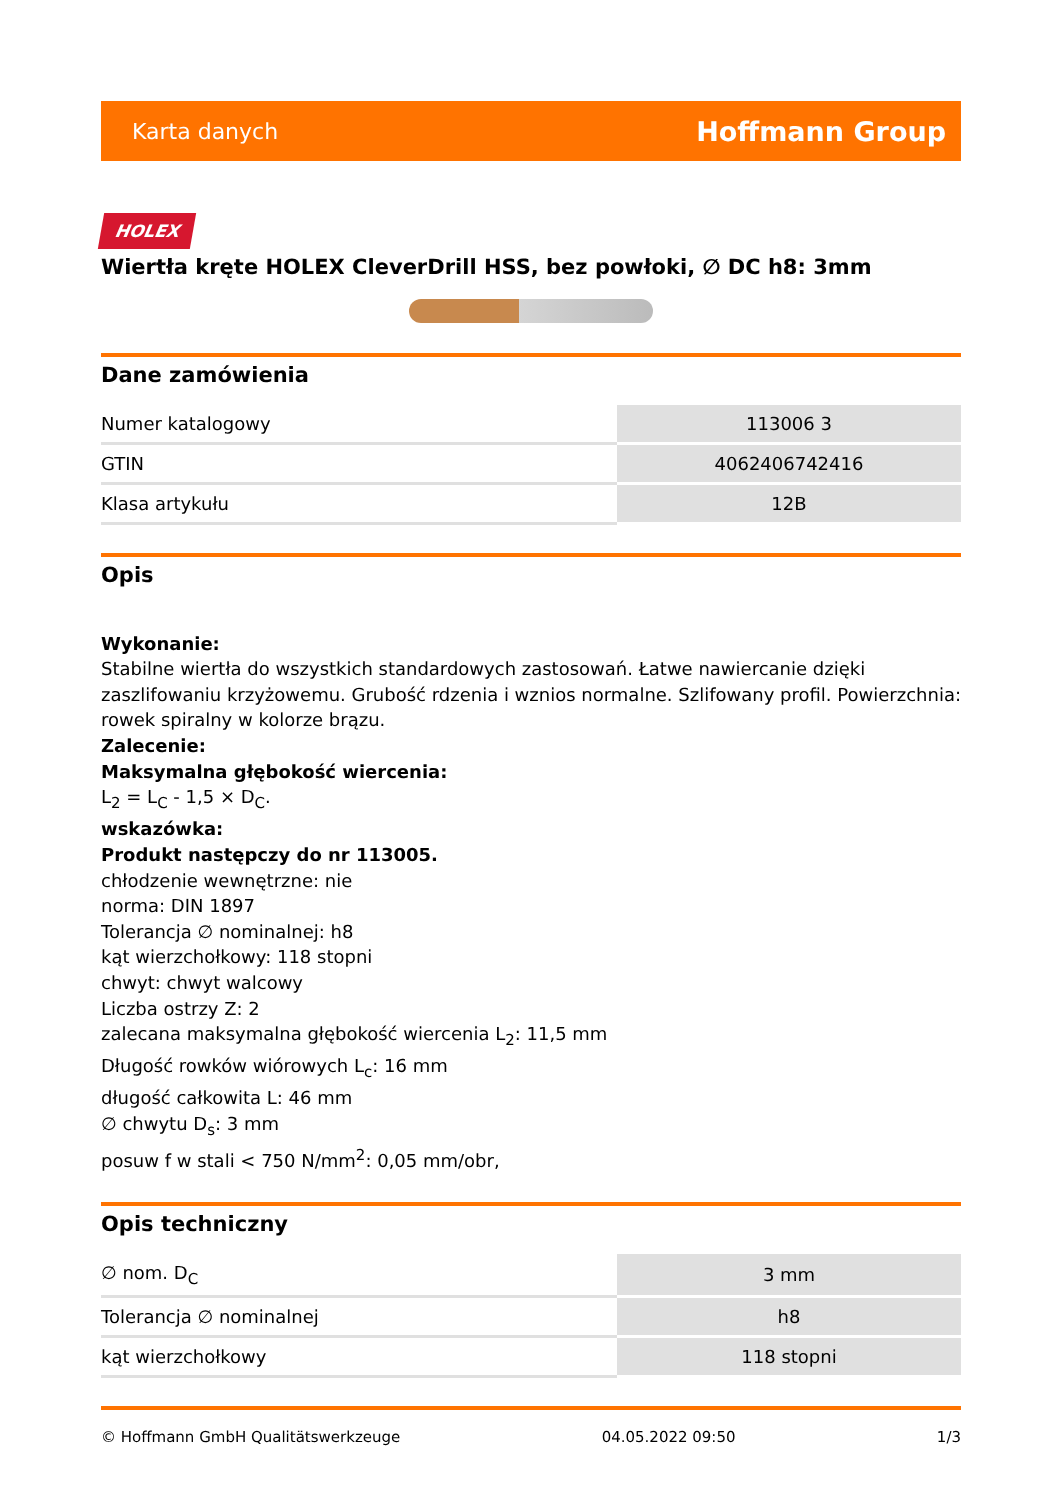Karta danych Hoffmann Group
HOLEX
Wiertła kręte HOLEX CleverDrill HSS, bez powłoki, ∅ DC h8: 3mm
Dane zamówienia
| Numer katalogowy | 113006 3 |
| GTIN | 4062406742416 |
| Klasa artykułu | 12B |
Opis
Wykonanie:
Stabilne wiertła do wszystkich standardowych zastosowań. Łatwe nawiercanie dzięki zaszlifowaniu krzyżowemu. Grubość rdzenia i wznios normalne. Szlifowany profil. Powierzchnia: rowek spiralny w kolorze brązu.
Zalecenie:
Maksymalna głębokość wiercenia:
L<sub>2</sub> = L<sub>C</sub> - 1,5 × D<sub>C</sub>.
wskazówka:
Produkt następczy do nr 113005.
chłodzenie wewnętrzne: nie
norma: DIN 1897
Tolerancja ∅ nominalnej: h8
kąt wierzchołkowy: 118 stopni
chwyt: chwyt walcowy
Liczba ostrzy Z: 2
zalecana maksymalna głębokość wiercenia L<sub>2</sub>: 11,5 mm
Długość rowków wiórowych L<sub>c</sub>: 16 mm
długość całkowita L: 46 mm
∅ chwytu D<sub>s</sub>: 3 mm
posuw f w stali < 750 N/mm<sup>2</sup>: 0,05 mm/obr,
Opis techniczny
| ∅ nom. D<sub>C</sub> | 3 mm |
| Tolerancja ∅ nominalnej | h8 |
| kąt wierzchołkowy | 118 stopni |
© Hoffmann GmbH Qualitätswerkzeuge 04.05.2022 09:50 1/3